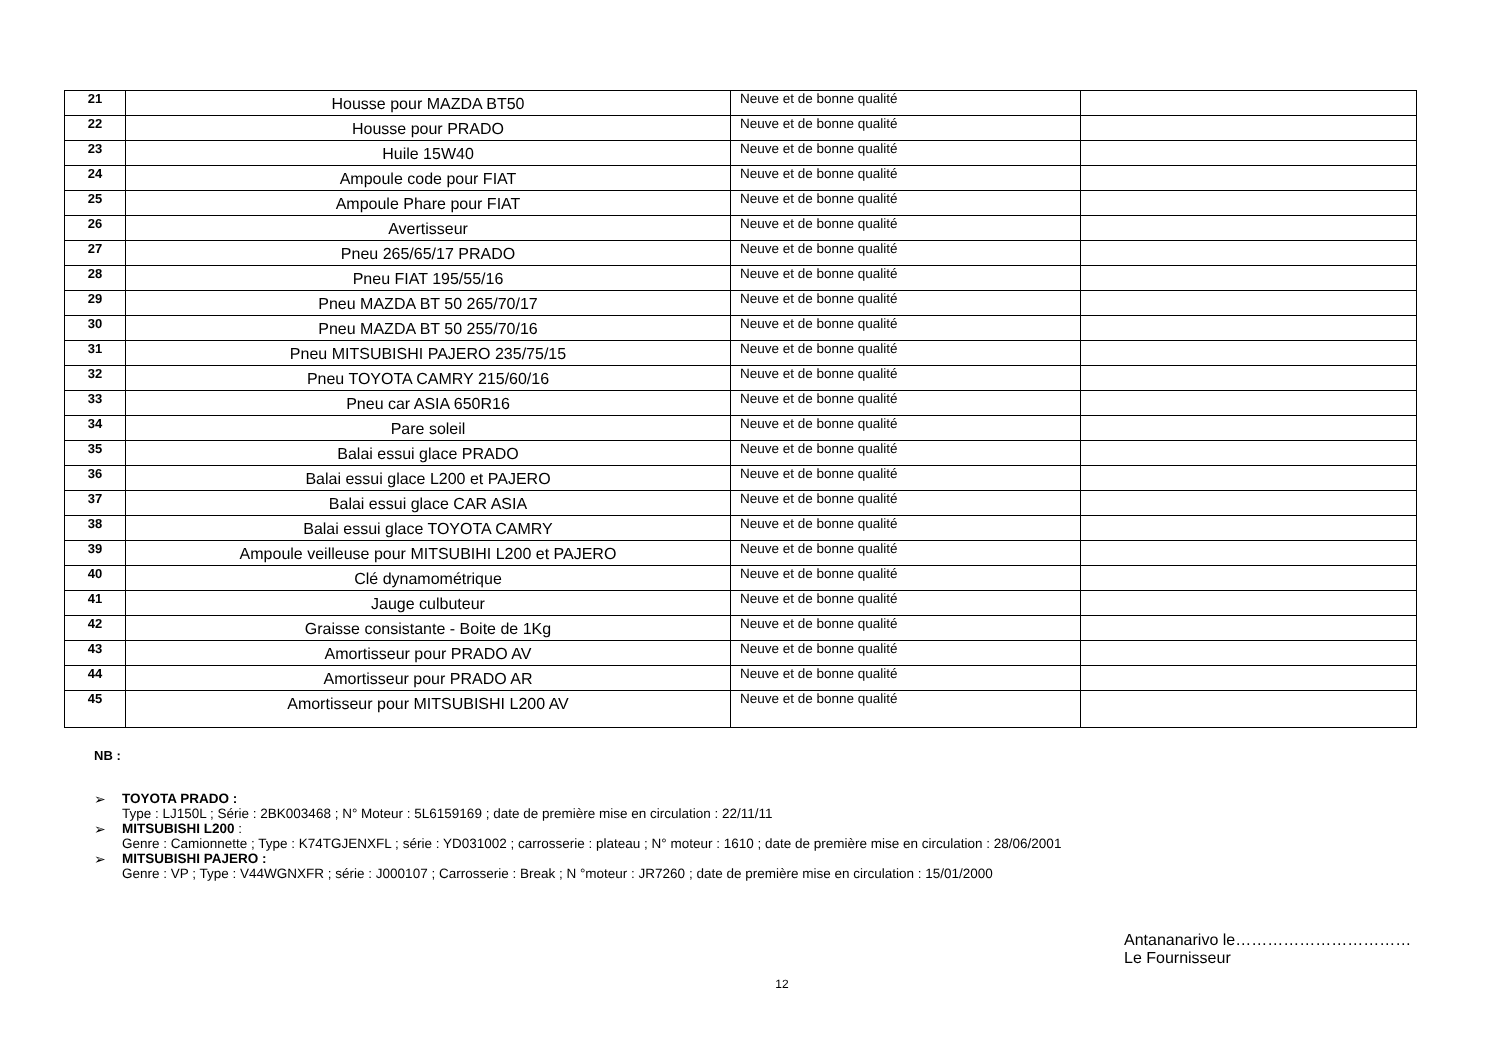| 21 | Housse pour MAZDA BT50 | Neuve et de bonne qualité | |
| 22 | Housse pour PRADO | Neuve et de bonne qualité | |
| 23 | Huile 15W40 | Neuve et de bonne qualité | |
| 24 | Ampoule code pour FIAT | Neuve et de bonne qualité | |
| 25 | Ampoule Phare pour FIAT | Neuve et de bonne qualité | |
| 26 | Avertisseur | Neuve et de bonne qualité | |
| 27 | Pneu 265/65/17 PRADO | Neuve et de bonne qualité | |
| 28 | Pneu FIAT 195/55/16 | Neuve et de bonne qualité | |
| 29 | Pneu MAZDA BT 50 265/70/17 | Neuve et de bonne qualité | |
| 30 | Pneu MAZDA BT 50 255/70/16 | Neuve et de bonne qualité | |
| 31 | Pneu MITSUBISHI PAJERO 235/75/15 | Neuve et de bonne qualité | |
| 32 | Pneu TOYOTA CAMRY 215/60/16 | Neuve et de bonne qualité | |
| 33 | Pneu car ASIA 650R16 | Neuve et de bonne qualité | |
| 34 | Pare soleil | Neuve et de bonne qualité | |
| 35 | Balai essui glace PRADO | Neuve et de bonne qualité | |
| 36 | Balai essui glace L200 et PAJERO | Neuve et de bonne qualité | |
| 37 | Balai essui glace CAR ASIA | Neuve et de bonne qualité | |
| 38 | Balai essui glace TOYOTA CAMRY | Neuve et de bonne qualité | |
| 39 | Ampoule veilleuse pour MITSUBIHI L200 et PAJERO | Neuve et de bonne qualité | |
| 40 | Clé dynamométrique | Neuve et de bonne qualité | |
| 41 | Jauge culbuteur | Neuve et de bonne qualité | |
| 42 | Graisse consistante - Boite de 1Kg | Neuve et de bonne qualité | |
| 43 | Amortisseur pour PRADO AV | Neuve et de bonne qualité | |
| 44 | Amortisseur pour PRADO AR | Neuve et de bonne qualité | |
| 45 | Amortisseur pour MITSUBISHI L200 AV | Neuve et de bonne qualité | |
NB :
➢ TOYOTA PRADO :
Type : LJ150L ; Série : 2BK003468 ; N° Moteur : 5L6159169 ; date de première mise en circulation : 22/11/11
➢ MITSUBISHI L200 :
Genre : Camionnette ; Type : K74TGJENXFL ; série : YD031002 ; carrosserie : plateau ; N° moteur : 1610 ; date de première mise en circulation : 28/06/2001
➢ MITSUBISHI PAJERO :
Genre : VP ; Type : V44WGNXFR ; série : J000107 ; Carrosserie : Break ; N °moteur : JR7260 ; date de première mise en circulation : 15/01/2000
Antananarivo le……………………………
Le Fournisseur
12